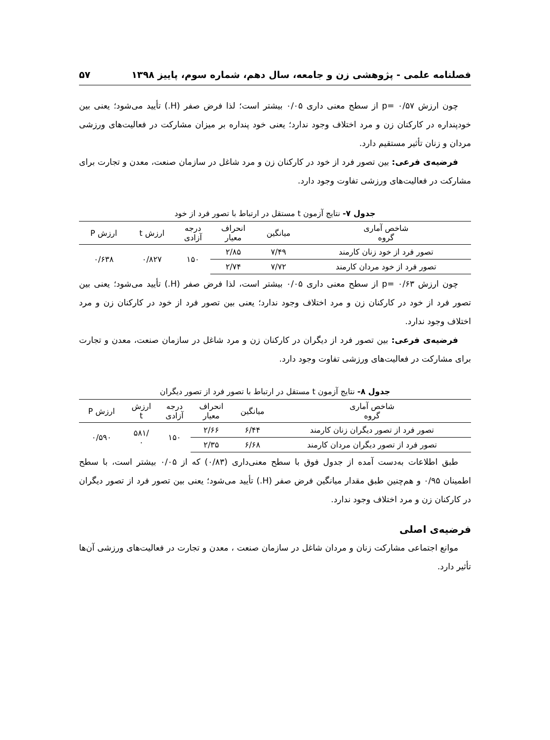فصلنامه علمی - پژوهشی زن و جامعه، سال دهم، شماره سوم، پاییز ۱۳۹۸ ۵۷
چون ارزش p= ۰/۵۷ از سطح معنی داری ۰/۰۵ بیشتر است؛ لذا فرض صفر (H.) تأیید می‌شود؛ یعنی بین خودپنداره در کارکنان زن و مرد اختلاف وجود ندارد؛ یعنی خود پنداره بر میزان مشارکت در فعالیت‌های ورزشی مردان و زنان تأثیر مستقیم دارد.
فرضیه‌ی فرعی: بین تصور فرد از خود در کارکنان زن و مرد شاغل در سازمان صنعت، معدن و تجارت برای مشارکت در فعالیت‌های ورزشی تفاوت وجود دارد.
جدول ۷- نتایج آزمون t مستقل در ارتباط با تصور فرد از خود
| شاخص آماری گروه | میانگین | انحراف معیار | درجه آزادی | ارزش t | ارزش P |
| --- | --- | --- | --- | --- | --- |
| تصور فرد از خود زنان کارمند | ۷/۴۹ | ۲/۸۵ | ۱۵۰ | ۰/۸۲۷ | ۰/۶۳۸ |
| تصور فرد از خود مردان کارمند | ۷/۷۲ | ۲/۷۴ | | | |
چون ارزش p= ۰/۶۳ از سطح معنی داری ۰/۰۵ بیشتر است، لذا فرض صفر (H.) تأیید می‌شود؛ یعنی بین تصور فرد از خود در کارکنان زن و مرد اختلاف وجود ندارد؛ یعنی بین تصور فرد از خود در کارکنان زن و مرد اختلاف وجود ندارد.
فرضیه‌ی فرعی: بین تصور فرد از دیگران در کارکنان زن و مرد شاغل در سازمان صنعت، معدن و تجارت برای مشارکت در فعالیت‌های ورزشی تفاوت وجود دارد.
جدول ۸- نتایج آزمون t مستقل در ارتباط با تصور فرد از تصور دیگران
| شاخص آماری گروه | میانگین | انحراف معیار | درجه آزادی | ارزش t | ارزش P |
| --- | --- | --- | --- | --- | --- |
| تصور فرد از تصور دیگران زنان کارمند | ۶/۴۴ | ۲/۶۶ | ۱۵۰ | /۵۸۱ ۰ | ۰/۵۹۰ |
| تصور فرد از تصور دیگران مردان کارمند | ۶/۶۸ | ۲/۳۵ | | | |
طبق اطلاعات به‌دست آمده از جدول فوق با سطح معنی‌داری (۰/۸۳) که از ۰/۰۵ بیشتر است، با سطح اطمینان ۰/۹۵ و هم‌چنین طبق مقدار میانگین فرض صفر (H.) تأیید می‌شود؛ یعنی بین تصور فرد از تصور دیگران در کارکنان زن و مرد اختلاف وجود ندارد.
فرضیه‌ی اصلی
موانع اجتماعی مشارکت زنان و مردان شاغل در سازمان صنعت ، معدن و تجارت در فعالیت‌های ورزشی آن‌ها تأثیر دارد.